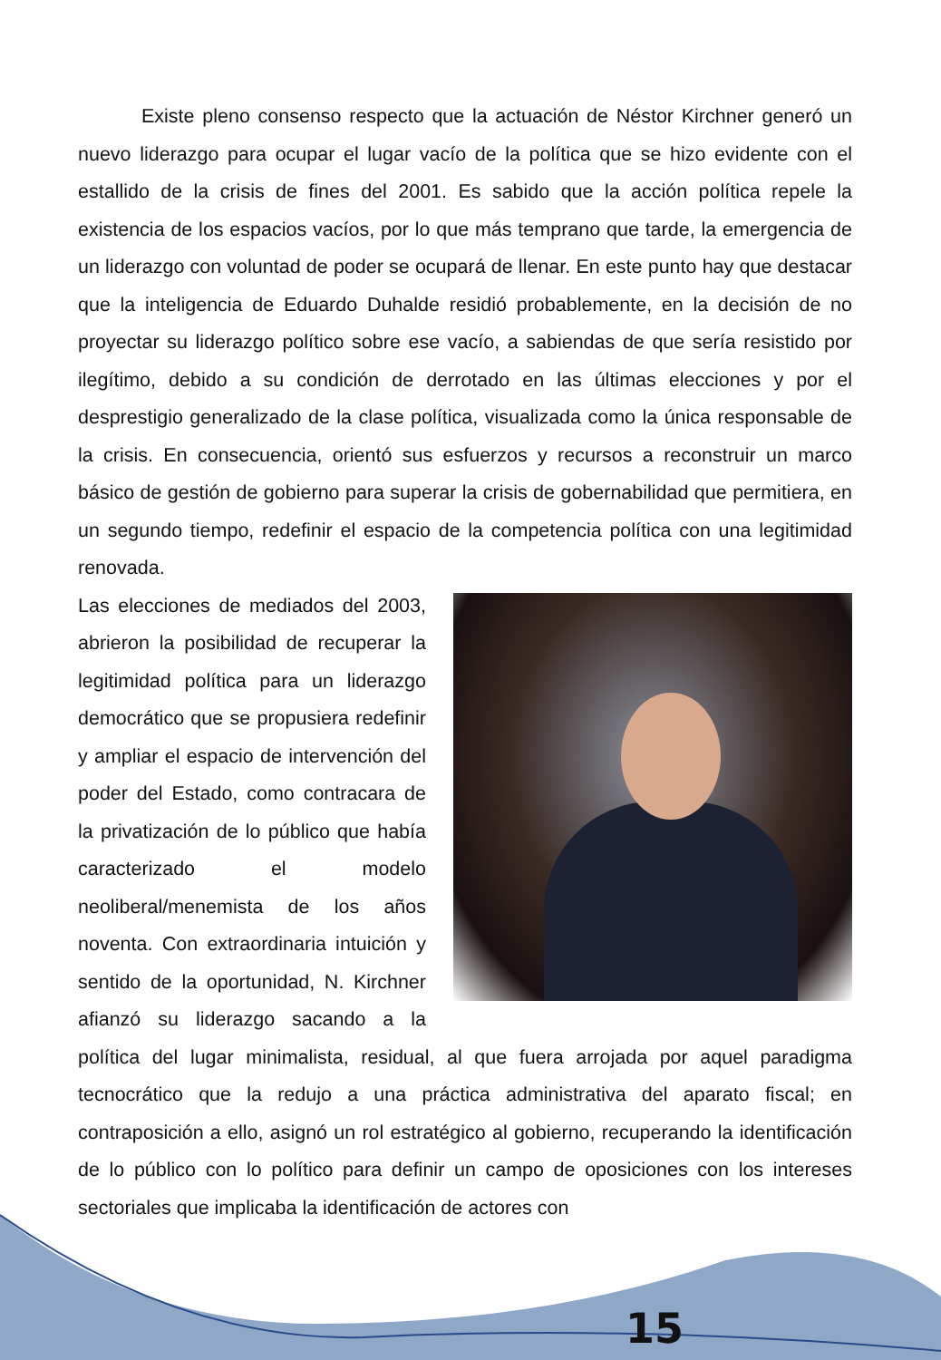Existe pleno consenso respecto que la actuación de Néstor Kirchner generó un nuevo liderazgo para ocupar el lugar vacío de la política que se hizo evidente con el estallido de la crisis de fines del 2001. Es sabido que la acción política repele la existencia de los espacios vacíos, por lo que más temprano que tarde, la emergencia de un liderazgo con voluntad de poder se ocupará de llenar. En este punto hay que destacar que la inteligencia de Eduardo Duhalde residió probablemente, en la decisión de no proyectar su liderazgo político sobre ese vacío, a sabiendas de que sería resistido por ilegítimo, debido a su condición de derrotado en las últimas elecciones y por el desprestigio generalizado de la clase política, visualizada como la única responsable de la crisis. En consecuencia, orientó sus esfuerzos y recursos a reconstruir un marco básico de gestión de gobierno para superar la crisis de gobernabilidad que permitiera, en un segundo tiempo, redefinir el espacio de la competencia política con una legitimidad renovada.
Las elecciones de mediados del 2003, abrieron la posibilidad de recuperar la legitimidad política para un liderazgo democrático que se propusiera redefinir y ampliar el espacio de intervención del poder del Estado, como contracara de la privatización de lo público que había caracterizado el modelo neoliberal/menemista de los años noventa. Con extraordinaria intuición y sentido de la oportunidad, N. Kirchner afianzó su liderazgo sacando a la política del lugar minimalista, residual, al que fuera arrojada por aquel paradigma tecnocrático que la redujo a una práctica administrativa del aparato fiscal; en contraposición a ello, asignó un rol estratégico al gobierno, recuperando la identificación de lo público con lo político para definir un campo de oposiciones con los intereses sectoriales que implicaba la identificación de actores con
15